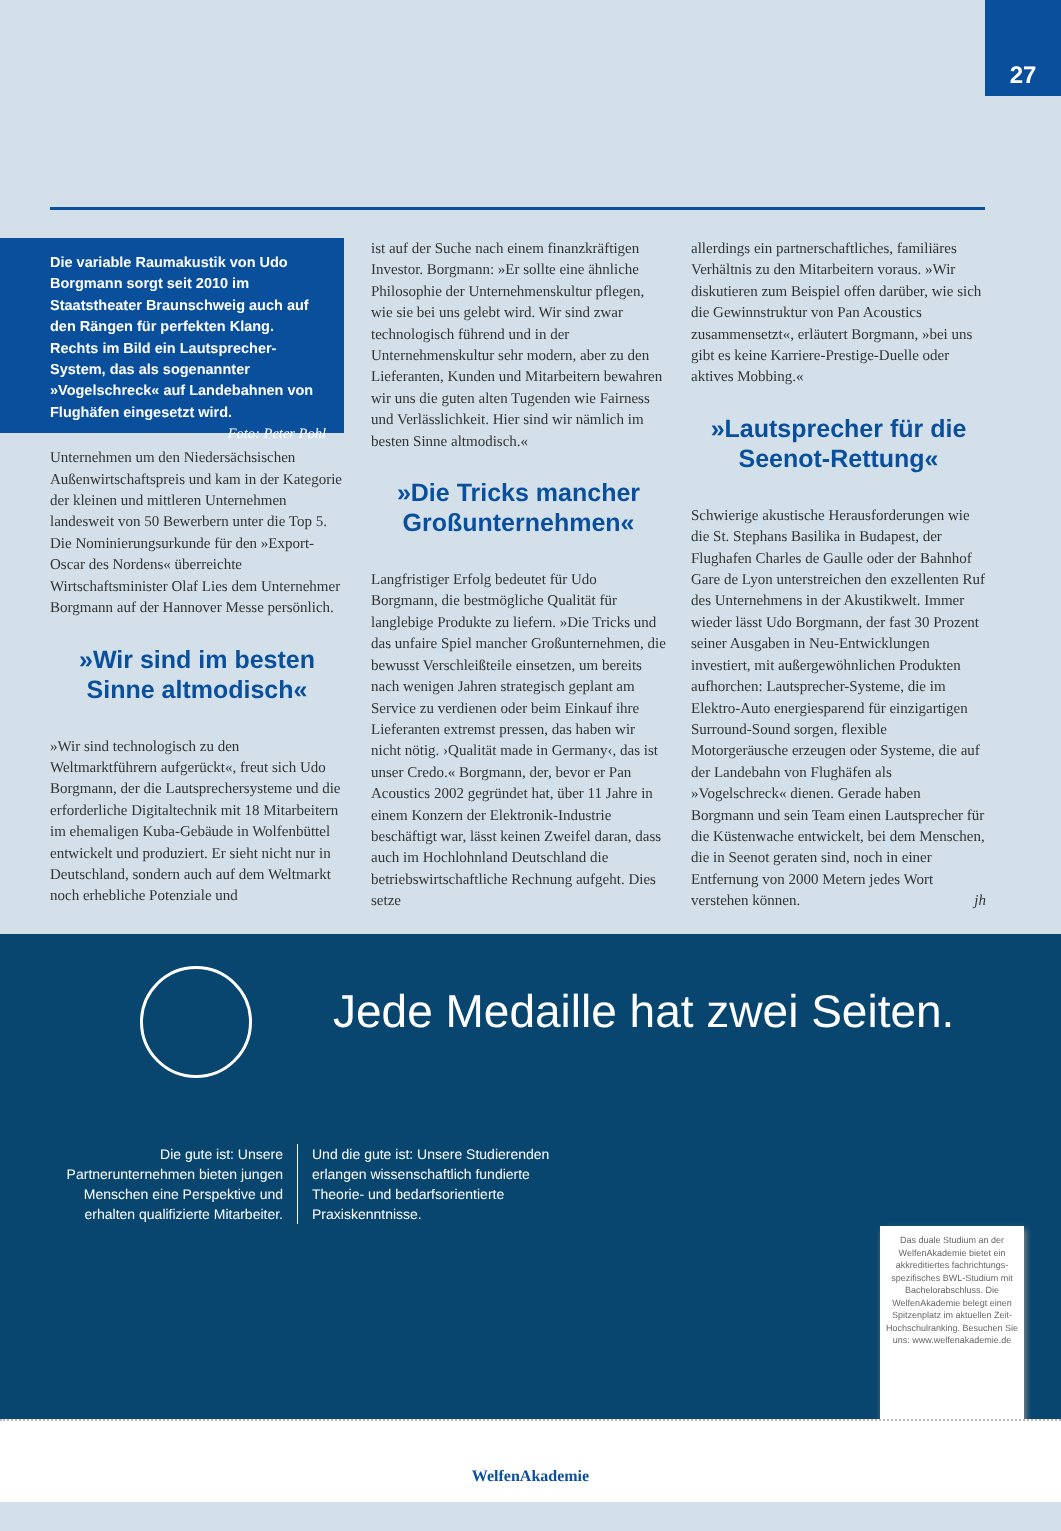27
Die variable Raumakustik von Udo Borgmann sorgt seit 2010 im Staatstheater Braunschweig auch auf den Rängen für perfekten Klang. Rechts im Bild ein Laut­sprecher-System, das als sogenannter »Vogelschreck« auf Landebahnen von Flug­häfen eingesetzt wird. Foto: Peter Pohl
Unternehmen um den Niedersächsischen Außenwirtschaftspreis und kam in der Kategorie der kleinen und mittleren Unternehmen landesweit von 50 Bewerbern unter die Top 5. Die Nominierungsurkunde für den »Export-Oscar des Nordens« überreichte Wirtschaftsminister Olaf Lies dem Unternehmer Borgmann auf der Hannover Messe persönlich.
»Wir sind im besten Sinne altmodisch«
»Wir sind technologisch zu den Weltmarktführern aufgerückt«, freut sich Udo Borgmann, der die Lautsprechersysteme und die erforderliche Digitaltechnik mit 18 Mitarbeitern im ehemaligen Kuba-Gebäude in Wolfenbüttel entwickelt und produziert. Er sieht nicht nur in Deutschland, sondern auch auf dem Weltmarkt noch erhebliche Potenziale und
ist auf der Suche nach einem finanzkräftigen Investor. Borgmann: »Er sollte eine ähnliche Philosophie der Unternehmenskultur pflegen, wie sie bei uns gelebt wird. Wir sind zwar technologisch führend und in der Unternehmenskultur sehr modern, aber zu den Lieferanten, Kunden und Mitarbeitern bewahren wir uns die guten alten Tugenden wie Fairness und Verlässlichkeit. Hier sind wir nämlich im besten Sinne altmodisch.«
»Die Tricks mancher Großunternehmen«
Langfristiger Erfolg bedeutet für Udo Borgmann, die bestmögliche Qualität für langlebige Produkte zu liefern. »Die Tricks und das unfaire Spiel mancher Großunternehmen, die bewusst Verschleißteile einsetzen, um bereits nach wenigen Jahren strategisch geplant am Service zu verdienen oder beim Einkauf ihre Lieferanten extremst pressen, das haben wir nicht nötig. ›Qualität made in Germany‹, das ist unser Credo.« Borgmann, der, bevor er Pan Acoustics 2002 gegründet hat, über 11 Jahre in einem Konzern der Elektronik-Industrie beschäftigt war, lässt keinen Zweifel daran, dass auch im Hochlohnland Deutschland die betriebswirtschaftliche Rechnung aufgeht. Dies setze
allerdings ein partnerschaftliches, familiäres Verhältnis zu den Mitarbeitern voraus. »Wir diskutieren zum Beispiel offen darüber, wie sich die Gewinnstruktur von Pan Acoustics zusammensetzt«, erläutert Borgmann, »bei uns gibt es keine Karriere-Prestige-Duelle oder aktives Mobbing.«
»Lautsprecher für die Seenot-Rettung«
Schwierige akustische Herausforderungen wie die St. Stephans Basilika in Budapest, der Flughafen Charles de Gaulle oder der Bahnhof Gare de Lyon unterstreichen den exzellenten Ruf des Unternehmens in der Akustikwelt. Immer wieder lässt Udo Borgmann, der fast 30 Prozent seiner Ausgaben in Neu-Entwicklungen investiert, mit außergewöhnlichen Produkten aufhorchen: Lautsprecher-Systeme, die im Elektro-Auto energiesparend für einzigartigen Surround-Sound sorgen, flexible Motorgeräusche erzeugen oder Systeme, die auf der Landebahn von Flughäfen als »Vogelschreck« dienen. Gerade haben Borgmann und sein Team einen Lautsprecher für die Küstenwache entwickelt, bei dem Menschen, die in Seenot geraten sind, noch in einer Entfernung von 2000 Metern jedes Wort verstehen können. jh
Jede Medaille hat zwei Seiten.
Die gute ist: Unsere Partnerunternehmen bieten jungen Menschen eine Perspektive und erhalten qualifizierte Mitarbeiter.
Und die gute ist: Unsere Studierenden erlangen wissenschaftlich fundierte Theorie- und bedarfsorientierte Praxiskenntnisse.
Das duale Studium an der WelfenAkademie bietet ein akkreditiertes fachrichtungs­spezifisches BWL-Studium mit Bachelorabschluss. Die WelfenAkademie belegt einen Spitzenplatz im aktuellen Zeit-Hochschulranking. Besuchen Sie uns: www.welfenakademie.de
WelfenAkademie